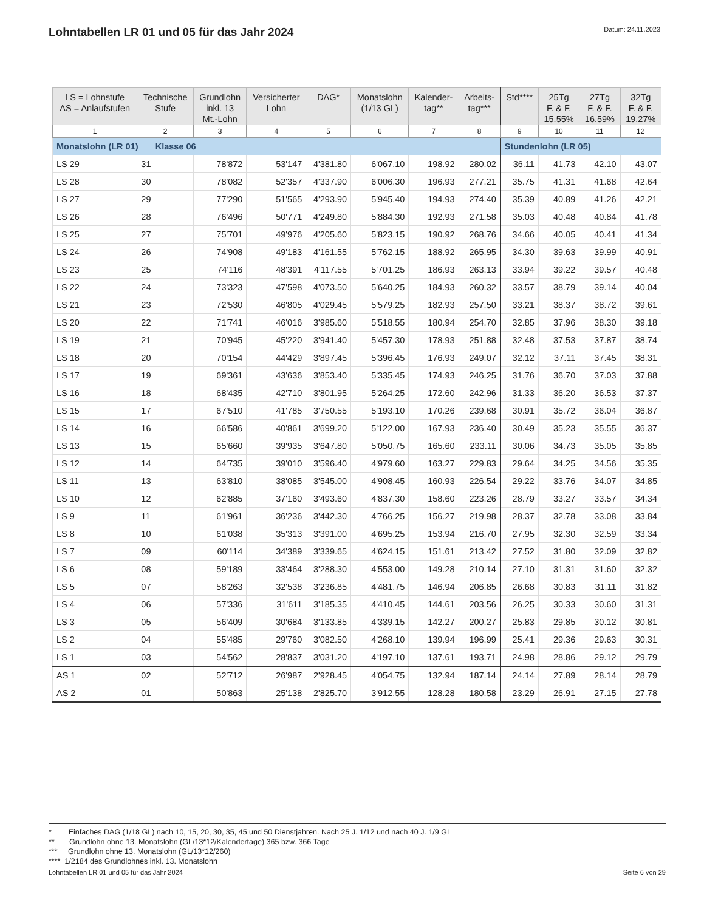Lohntabellen LR 01 und 05 für das Jahr 2024
Datum: 24.11.2023
| LS = Lohnstufe AS = Anlaufstufen | Technische Stufe | Grundlohn inkl. 13 Mt.-Lohn | Versicherter Lohn | DAG* | Monatslohn (1/13 GL) | Kalender- tag** | Arbeits- tag*** | Std**** | 25Tg F. & F. 15.55% | 27Tg F. & F. 16.59% | 32Tg F. & F. 19.27% |
| --- | --- | --- | --- | --- | --- | --- | --- | --- | --- | --- | --- |
| 1 | 2 | 3 | 4 | 5 | 6 | 7 | 8 | 9 | 10 | 11 | 12 |
| Monatslohn (LR 01) Klasse 06 | | | | | | | | Stundenlohn (LR 05) | | | |
| LS 29 | 31 | 78'872 | 53'147 | 4'381.80 | 6'067.10 | 198.92 | 280.02 | 36.11 | 41.73 | 42.10 | 43.07 |
| LS 28 | 30 | 78'082 | 52'357 | 4'337.90 | 6'006.30 | 196.93 | 277.21 | 35.75 | 41.31 | 41.68 | 42.64 |
| LS 27 | 29 | 77'290 | 51'565 | 4'293.90 | 5'945.40 | 194.93 | 274.40 | 35.39 | 40.89 | 41.26 | 42.21 |
| LS 26 | 28 | 76'496 | 50'771 | 4'249.80 | 5'884.30 | 192.93 | 271.58 | 35.03 | 40.48 | 40.84 | 41.78 |
| LS 25 | 27 | 75'701 | 49'976 | 4'205.60 | 5'823.15 | 190.92 | 268.76 | 34.66 | 40.05 | 40.41 | 41.34 |
| LS 24 | 26 | 74'908 | 49'183 | 4'161.55 | 5'762.15 | 188.92 | 265.95 | 34.30 | 39.63 | 39.99 | 40.91 |
| LS 23 | 25 | 74'116 | 48'391 | 4'117.55 | 5'701.25 | 186.93 | 263.13 | 33.94 | 39.22 | 39.57 | 40.48 |
| LS 22 | 24 | 73'323 | 47'598 | 4'073.50 | 5'640.25 | 184.93 | 260.32 | 33.57 | 38.79 | 39.14 | 40.04 |
| LS 21 | 23 | 72'530 | 46'805 | 4'029.45 | 5'579.25 | 182.93 | 257.50 | 33.21 | 38.37 | 38.72 | 39.61 |
| LS 20 | 22 | 71'741 | 46'016 | 3'985.60 | 5'518.55 | 180.94 | 254.70 | 32.85 | 37.96 | 38.30 | 39.18 |
| LS 19 | 21 | 70'945 | 45'220 | 3'941.40 | 5'457.30 | 178.93 | 251.88 | 32.48 | 37.53 | 37.87 | 38.74 |
| LS 18 | 20 | 70'154 | 44'429 | 3'897.45 | 5'396.45 | 176.93 | 249.07 | 32.12 | 37.11 | 37.45 | 38.31 |
| LS 17 | 19 | 69'361 | 43'636 | 3'853.40 | 5'335.45 | 174.93 | 246.25 | 31.76 | 36.70 | 37.03 | 37.88 |
| LS 16 | 18 | 68'435 | 42'710 | 3'801.95 | 5'264.25 | 172.60 | 242.96 | 31.33 | 36.20 | 36.53 | 37.37 |
| LS 15 | 17 | 67'510 | 41'785 | 3'750.55 | 5'193.10 | 170.26 | 239.68 | 30.91 | 35.72 | 36.04 | 36.87 |
| LS 14 | 16 | 66'586 | 40'861 | 3'699.20 | 5'122.00 | 167.93 | 236.40 | 30.49 | 35.23 | 35.55 | 36.37 |
| LS 13 | 15 | 65'660 | 39'935 | 3'647.80 | 5'050.75 | 165.60 | 233.11 | 30.06 | 34.73 | 35.05 | 35.85 |
| LS 12 | 14 | 64'735 | 39'010 | 3'596.40 | 4'979.60 | 163.27 | 229.83 | 29.64 | 34.25 | 34.56 | 35.35 |
| LS 11 | 13 | 63'810 | 38'085 | 3'545.00 | 4'908.45 | 160.93 | 226.54 | 29.22 | 33.76 | 34.07 | 34.85 |
| LS 10 | 12 | 62'885 | 37'160 | 3'493.60 | 4'837.30 | 158.60 | 223.26 | 28.79 | 33.27 | 33.57 | 34.34 |
| LS 9 | 11 | 61'961 | 36'236 | 3'442.30 | 4'766.25 | 156.27 | 219.98 | 28.37 | 32.78 | 33.08 | 33.84 |
| LS 8 | 10 | 61'038 | 35'313 | 3'391.00 | 4'695.25 | 153.94 | 216.70 | 27.95 | 32.30 | 32.59 | 33.34 |
| LS 7 | 09 | 60'114 | 34'389 | 3'339.65 | 4'624.15 | 151.61 | 213.42 | 27.52 | 31.80 | 32.09 | 32.82 |
| LS 6 | 08 | 59'189 | 33'464 | 3'288.30 | 4'553.00 | 149.28 | 210.14 | 27.10 | 31.31 | 31.60 | 32.32 |
| LS 5 | 07 | 58'263 | 32'538 | 3'236.85 | 4'481.75 | 146.94 | 206.85 | 26.68 | 30.83 | 31.11 | 31.82 |
| LS 4 | 06 | 57'336 | 31'611 | 3'185.35 | 4'410.45 | 144.61 | 203.56 | 26.25 | 30.33 | 30.60 | 31.31 |
| LS 3 | 05 | 56'409 | 30'684 | 3'133.85 | 4'339.15 | 142.27 | 200.27 | 25.83 | 29.85 | 30.12 | 30.81 |
| LS 2 | 04 | 55'485 | 29'760 | 3'082.50 | 4'268.10 | 139.94 | 196.99 | 25.41 | 29.36 | 29.63 | 30.31 |
| LS 1 | 03 | 54'562 | 28'837 | 3'031.20 | 4'197.10 | 137.61 | 193.71 | 24.98 | 28.86 | 29.12 | 29.79 |
| AS 1 | 02 | 52'712 | 26'987 | 2'928.45 | 4'054.75 | 132.94 | 187.14 | 24.14 | 27.89 | 28.14 | 28.79 |
| AS 2 | 01 | 50'863 | 25'138 | 2'825.70 | 3'912.55 | 128.28 | 180.58 | 23.29 | 26.91 | 27.15 | 27.78 |
* Einfaches DAG (1/18 GL) nach 10, 15, 20, 30, 35, 45 und 50 Dienstjahren. Nach 25 J. 1/12 und nach 40 J. 1/9 GL
** Grundlohn ohne 13. Monatslohn (GL/13*12/Kalendertage) 365 bzw. 366 Tage
*** Grundlohn ohne 13. Monatslohn (GL/13*12/260)
**** 1/2184 des Grundlohnes inkl. 13. Monatslohn
Lohntabellen LR 01 und 05 für das Jahr 2024 Seite 6 von 29